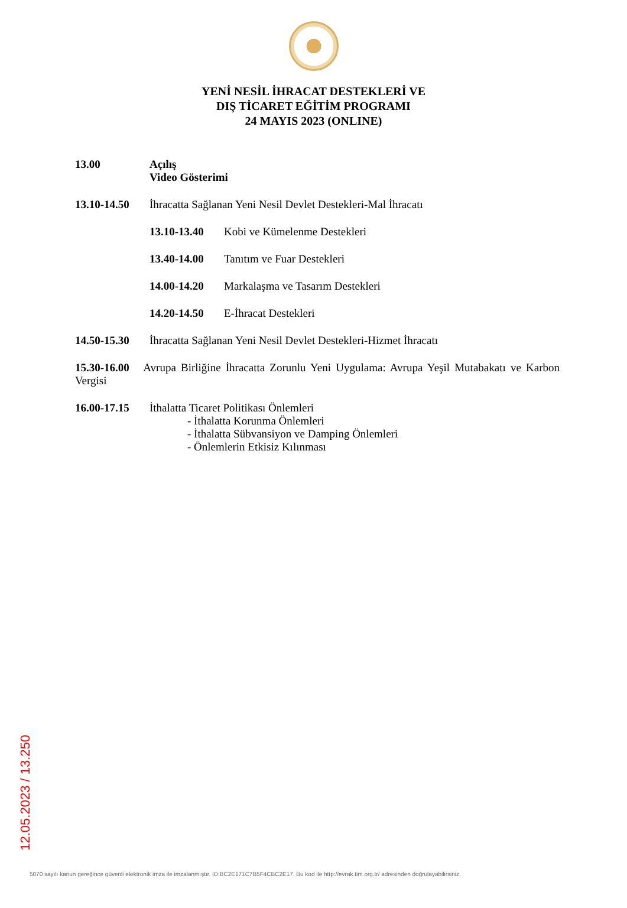YENİ NESİL İHRACAT DESTEKLERİ VE
DIŞ TİCARET EĞİTİM PROGRAMI
24 MAYIS 2023 (ONLINE)
13.00 Açılış
Video Gösterimi
13.10-14.50 İhracatta Sağlanan Yeni Nesil Devlet Destekleri-Mal İhracatı
13.10-13.40 Kobi ve Kümelenme Destekleri
13.40-14.00 Tanıtım ve Fuar Destekleri
14.00-14.20 Markalaşma ve Tasarım Destekleri
14.20-14.50 E-İhracat Destekleri
14.50-15.30 İhracatta Sağlanan Yeni Nesil Devlet Destekleri-Hizmet İhracatı
15.30-16.00 Avrupa Birliğine İhracatta Zorunlu Yeni Uygulama: Avrupa Yeşil Mutabakatı ve Karbon Vergisi
16.00-17.15 İthalatta Ticaret Politikası Önlemleri
- İthalatta Korunma Önlemleri
- İthalatta Sübvansiyon ve Damping Önlemleri
- Önlemlerin Etkisiz Kılınması
12.05.2023 / 13.250
5070 sayılı kanun gereğince güvenli elektronik imza ile imzalanmıştır. ID:BC2E171C7B5F4CBC2E17. Bu kod ile http://evrak.tim.org.tr/ adresinden doğrulayabilirsiniz.